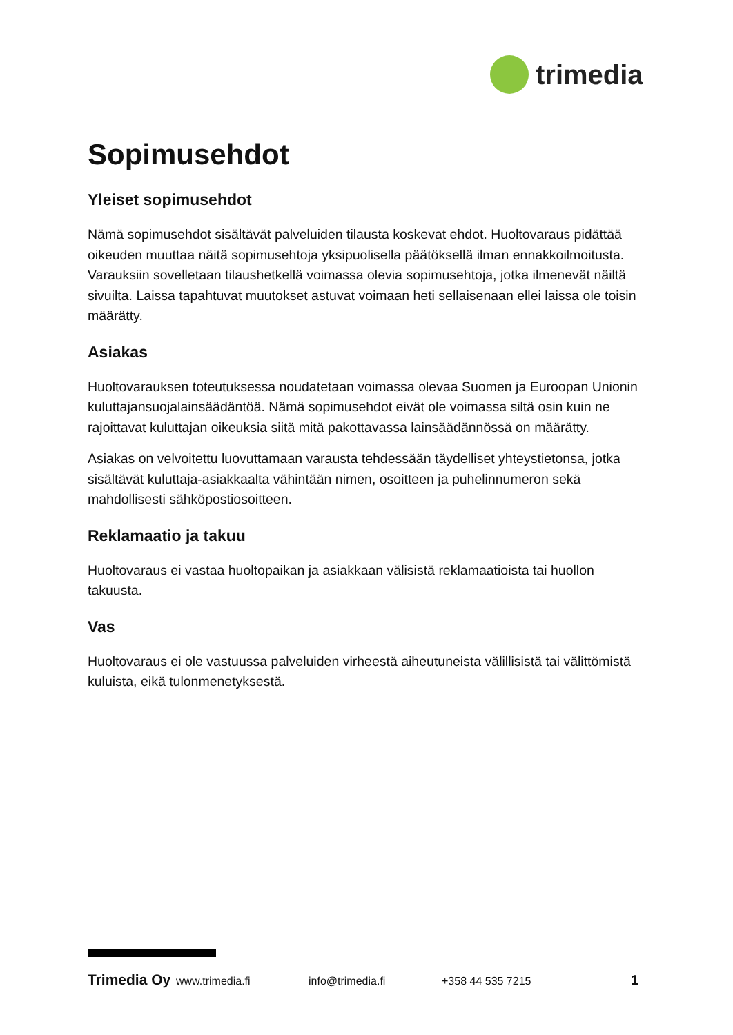trimedia
Sopimusehdot
Yleiset sopimusehdot
Nämä sopimusehdot sisältävät palveluiden tilausta koskevat ehdot. Huoltovaraus pidättää oikeuden muuttaa näitä sopimusehtoja yksipuolisella päätöksellä ilman ennakkoilmoitusta. Varauksiin sovelletaan tilaushetkellä voimassa olevia sopimusehtoja, jotka ilmenevät näiltä sivuilta. Laissa tapahtuvat muutokset astuvat voimaan heti sellaisenaan ellei laissa ole toisin määrätty.
Asiakas
Huoltovarauksen toteutuksessa noudatetaan voimassa olevaa Suomen ja Euroopan Unionin kuluttajansuojalainsäädäntöä. Nämä sopimusehdot eivät ole voimassa siltä osin kuin ne rajoittavat kuluttajan oikeuksia siitä mitä pakottavassa lainsäädännössä on määrätty.
Asiakas on velvoitettu luovuttamaan varausta tehdessään täydelliset yhteystietonsa, jotka sisältävät kuluttaja-asiakkaalta vähintään nimen, osoitteen ja puhelinnumeron sekä mahdollisesti sähköpostiosoitteen.
Reklamaatio ja takuu
Huoltovaraus ei vastaa huoltopaikan ja asiakkaan välisistä reklamaatioista tai huollon takuusta.
Vas
Huoltovaraus ei ole vastuussa palveluiden virheestä aiheutuneista välillisistä tai välittömistä kuluista, eikä tulonmenetyksestä.
Trimedia Oy www.trimedia.fi info@trimedia.fi +358 44 535 7215 1